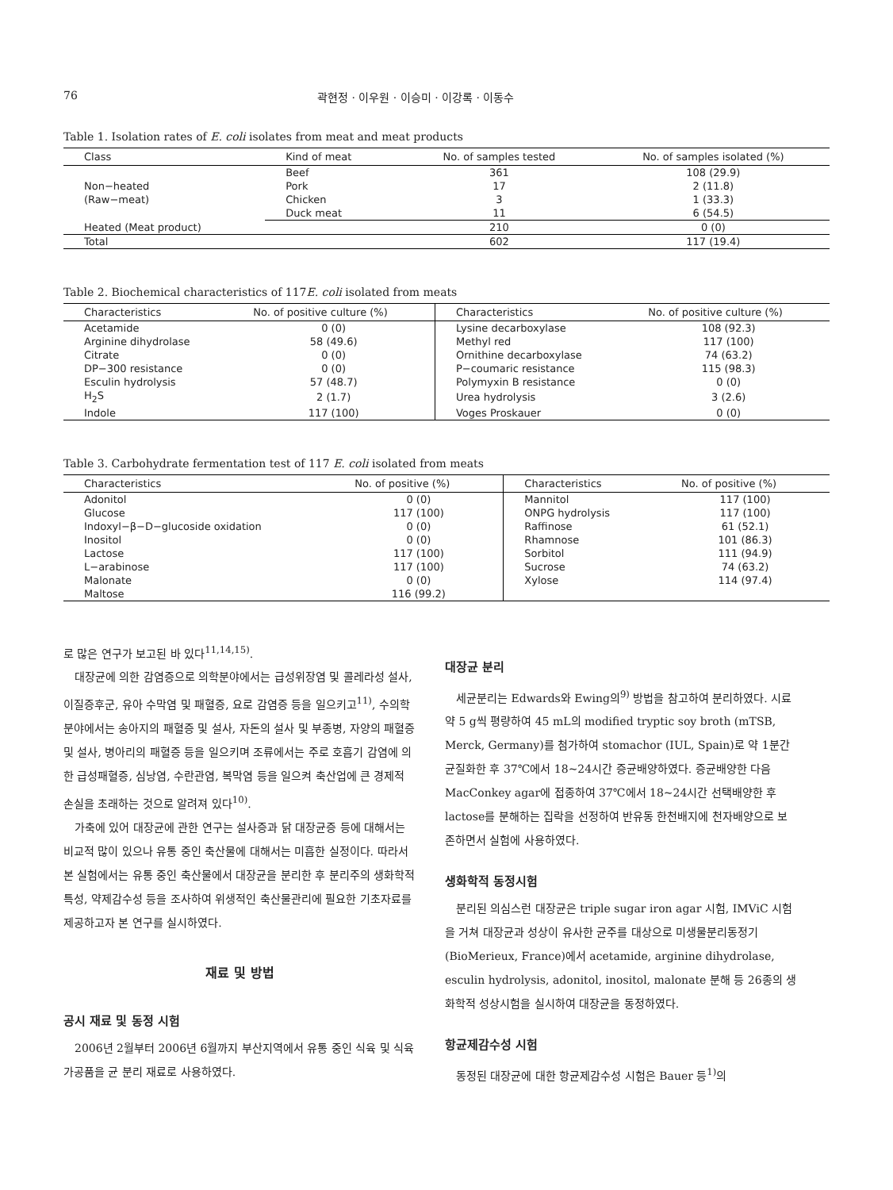76 곽현정 · 이우원 · 이승미 · 이강록 · 이동수
Table 1. Isolation rates of E. coli isolates from meat and meat products
| Class | Kind of meat | No. of samples tested | No. of samples isolated (%) |
| --- | --- | --- | --- |
| Non−heated (Raw−meat) | Beef | 361 | 108 (29.9) |
| | Pork | 17 | 2 (11.8) |
| | Chicken | 3 | 1 (33.3) |
| | Duck meat | 11 | 6 (54.5) |
| Heated (Meat product) | | 210 | 0 (0) |
| Total | | 602 | 117 (19.4) |
Table 2. Biochemical characteristics of 117E. coli isolated from meats
| Characteristics | No. of positive culture (%) | Characteristics | No. of positive culture (%) |
| --- | --- | --- | --- |
| Acetamide | 0 (0) | Lysine decarboxylase | 108 (92.3) |
| Arginine dihydrolase | 58 (49.6) | Methyl red | 117 (100) |
| Citrate | 0 (0) | Ornithine decarboxylase | 74 (63.2) |
| DP−300 resistance | 0 (0) | P−coumaric resistance | 115 (98.3) |
| Esculin hydrolysis | 57 (48.7) | Polymyxin B resistance | 0 (0) |
| H<sub>2</sub>S | 2 (1.7) | Urea hydrolysis | 3 (2.6) |
| Indole | 117 (100) | Voges Proskauer | 0 (0) |
Table 3. Carbohydrate fermentation test of 117 E. coli isolated from meats
| Characteristics | No. of positive (%) | Characteristics | No. of positive (%) |
| --- | --- | --- | --- |
| Adonitol | 0 (0) | Mannitol | 117 (100) |
| Glucose | 117 (100) | ONPG hydrolysis | 117 (100) |
| Indoxyl−β−D−glucoside oxidation | 0 (0) | Raffinose | 61 (52.1) |
| Inositol | 0 (0) | Rhamnose | 101 (86.3) |
| Lactose | 117 (100) | Sorbitol | 111 (94.9) |
| L−arabinose | 117 (100) | Sucrose | 74 (63.2) |
| Malonate | 0 (0) | Xylose | 114 (97.4) |
| Maltose | 116 (99.2) | | |
로 많은 연구가 보고된 바 있다<sup>11,14,15)</sup>.
대장균에 의한 감염증으로 의학분야에서는 급성위장염 및 콜레라성 설사, 이질증후군, 유아 수막염 및 패혈증, 요로 감염증 등을 일으키고<sup>11)</sup>, 수의학 분야에서는 송아지의 패혈증 및 설사, 자돈의 설사 및 부종병, 자양의 패혈증 및 설사, 병아리의 패혈증 등을 일으키며 조류에서는 주로 호흡기 감염에 의한 급성패혈증, 심낭염, 수란관염, 복막염 등을 일으켜 축산업에 큰 경제적 손실을 초래하는 것으로 알려져 있다<sup>10)</sup>.
가축에 있어 대장균에 관한 연구는 설사증과 닭 대장균증 등에 대해서는 비교적 많이 있으나 유통 중인 축산물에 대해서는 미흡한 실정이다. 따라서 본 실험에서는 유통 중인 축산물에서 대장균을 분리한 후 분리주의 생화학적 특성, 약제감수성 등을 조사하여 위생적인 축산물관리에 필요한 기초자료를 제공하고자 본 연구를 실시하였다.
재료 및 방법
공시 재료 및 동정 시험
2006년 2월부터 2006년 6월까지 부산지역에서 유통 중인 식육 및 식육가공품을 균 분리 재료로 사용하였다.
대장균 분리
세균분리는 Edwards와 Ewing의<sup>9)</sup> 방법을 참고하여 분리하였다. 시료 약 5 g씩 평량하여 45 mL의 modified tryptic soy broth (mTSB, Merck, Germany)를 첨가하여 stomachor (IUL, Spain)로 약 1분간 균질화한 후 37℃에서 18~24시간 증균배양하였다. 증균배양한 다음 MacConkey agar에 접종하여 37℃에서 18~24시간 선택배양한 후 lactose를 분해하는 집락을 선정하여 반유동 한천배지에 천자배양으로 보존하면서 실험에 사용하였다.
생화학적 동정시험
분리된 의심스런 대장균은 triple sugar iron agar 시험, IMViC 시험을 거쳐 대장균과 성상이 유사한 균주를 대상으로 미생물분리동정기 (BioMerieux, France)에서 acetamide, arginine dihydrolase, esculin hydrolysis, adonitol, inositol, malonate 분해 등 26종의 생화학적 성상시험을 실시하여 대장균을 동정하였다.
항균제감수성 시험
동정된 대장균에 대한 항균제감수성 시험은 Bauer 등<sup>1)</sup>의